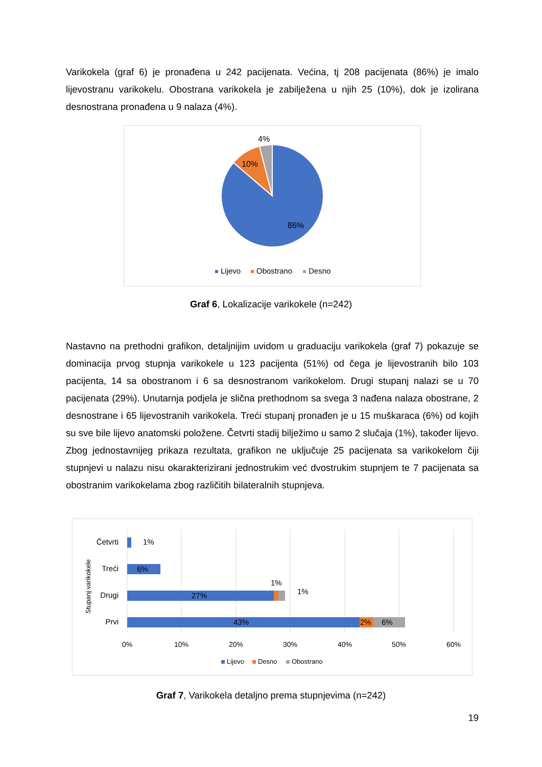Varikokela (graf 6) je pronađena u 242 pacijenata. Većina, tj 208 pacijenata (86%) je imalo lijevostranu varikokelu. Obostrana varikokela je zabilježena u njih 25 (10%), dok je izolirana desnostrana pronađena u 9 nalaza (4%).
4%
10%
86%
Lijevo
Obostrano
Desno
Graf 6, Lokalizacije varikokele (n=242)
Nastavno na prethodni grafikon, detaljnijim uvidom u graduaciju varikokela (graf 7) pokazuje se dominacija prvog stupnja varikokele u 123 pacijenta (51%) od čega je lijevostranih bilo 103 pacijenta, 14 sa obostranom i 6 sa desnostranom varikokelom. Drugi stupanj nalazi se u 70 pacijenata (29%). Unutarnja podjela je slična prethodnom sa svega 3 nađena nalaza obostrane, 2 desnostrane i 65 lijevostranih varikokela. Treći stupanj pronađen je u 15 muškaraca (6%) od kojih su sve bile lijevo anatomski položene. Četvrti stadij bilježimo u samo 2 slučaja (1%), također lijevo. Zbog jednostavnijeg prikaza rezultata, grafikon ne uključuje 25 pacijenata sa varikokelom čiji stupnjevi u nalazu nisu okarakterizirani jednostrukim već dvostrukim stupnjem te 7 pacijenata sa obostranim varikokelama zbog različitih bilateralnih stupnjeva.
Stupanj varikokele
Četvrti
Treći
Drugi
Prvi
1%
6%
27%
1%
1%
43%
2%
6%
0%
10%
20%
30%
40%
50%
60%
Lijevo
Desno
Obostrano
Graf 7, Varikokela detaljno prema stupnjevima (n=242)
19